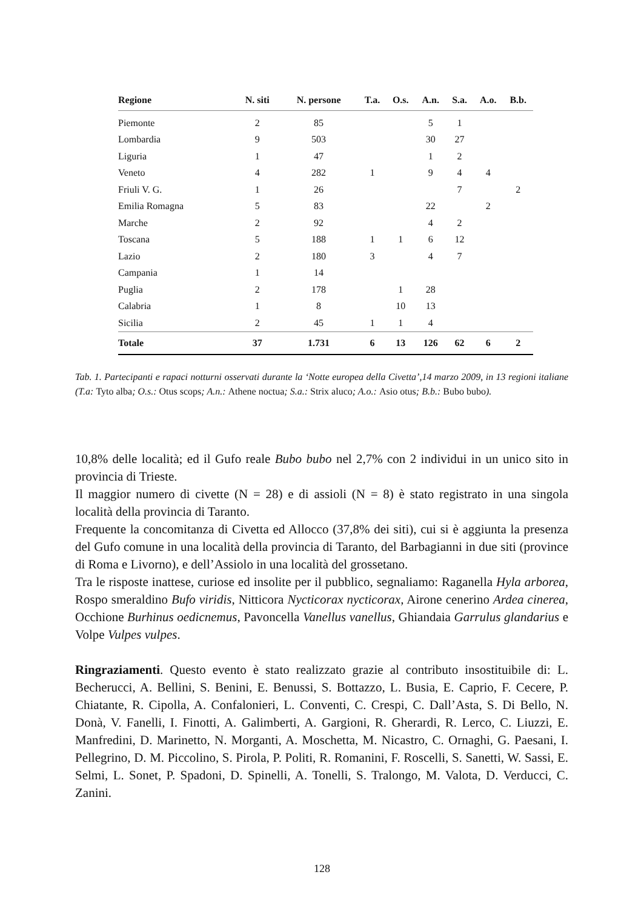| Regione | N. siti | N. persone | T.a. | O.s. | A.n. | S.a. | A.o. | B.b. |
| --- | --- | --- | --- | --- | --- | --- | --- | --- |
| Piemonte | 2 | 85 | | | 5 | 1 | | |
| Lombardia | 9 | 503 | | | 30 | 27 | | |
| Liguria | 1 | 47 | | | 1 | 2 | | |
| Veneto | 4 | 282 | 1 | | 9 | 4 | 4 | |
| Friuli V. G. | 1 | 26 | | | | 7 | | 2 |
| Emilia Romagna | 5 | 83 | | | 22 | | 2 | |
| Marche | 2 | 92 | | | 4 | 2 | | |
| Toscana | 5 | 188 | 1 | 1 | 6 | 12 | | |
| Lazio | 2 | 180 | 3 | | 4 | 7 | | |
| Campania | 1 | 14 | | | | | | |
| Puglia | 2 | 178 | | 1 | 28 | | | |
| Calabria | 1 | 8 | | 10 | 13 | | | |
| Sicilia | 2 | 45 | 1 | 1 | 4 | | | |
| Totale | 37 | 1.731 | 6 | 13 | 126 | 62 | 6 | 2 |
Tab. 1. Partecipanti e rapaci notturni osservati durante la ‘Notte europea della Civetta’,14 marzo 2009, in 13 regioni italiane (T.a: Tyto alba; O.s.: Otus scops; A.n.: Athene noctua; S.a.: Strix aluco; A.o.: Asio otus; B.b.: Bubo bubo).
10,8% delle località; ed il Gufo reale Bubo bubo nel 2,7% con 2 individui in un unico sito in provincia di Trieste.
Il maggior numero di civette (N = 28) e di assioli (N = 8) è stato registrato in una singola località della provincia di Taranto.
Frequente la concomitanza di Civetta ed Allocco (37,8% dei siti), cui si è aggiunta la presenza del Gufo comune in una località della provincia di Taranto, del Barbagianni in due siti (province di Roma e Livorno), e dell’Assiolo in una località del grossetano.
Tra le risposte inattese, curiose ed insolite per il pubblico, segnaliamo: Raganella Hyla arborea, Rospo smeraldino Bufo viridis, Nitticora Nycticorax nycticorax, Airone cenerino Ardea cinerea, Occhione Burhinus oedicnemus, Pavoncella Vanellus vanellus, Ghiandaia Garrulus glandarius e Volpe Vulpes vulpes.
Ringraziamenti. Questo evento è stato realizzato grazie al contributo insostituibile di: L. Becherucci, A. Bellini, S. Benini, E. Benussi, S. Bottazzo, L. Busia, E. Caprio, F. Cecere, P. Chiatante, R. Cipolla, A. Confalonieri, L. Conventi, C. Crespi, C. Dall’Asta, S. Di Bello, N. Donà, V. Fanelli, I. Finotti, A. Galimberti, A. Gargioni, R. Gherardi, R. Lerco, C. Liuzzi, E. Manfredini, D. Marinetto, N. Morganti, A. Moschetta, M. Nicastro, C. Ornaghi, G. Paesani, I. Pellegrino, D. M. Piccolino, S. Pirola, P. Politi, R. Romanini, F. Roscelli, S. Sanetti, W. Sassi, E. Selmi, L. Sonet, P. Spadoni, D. Spinelli, A. Tonelli, S. Tralongo, M. Valota, D. Verducci, C. Zanini.
128